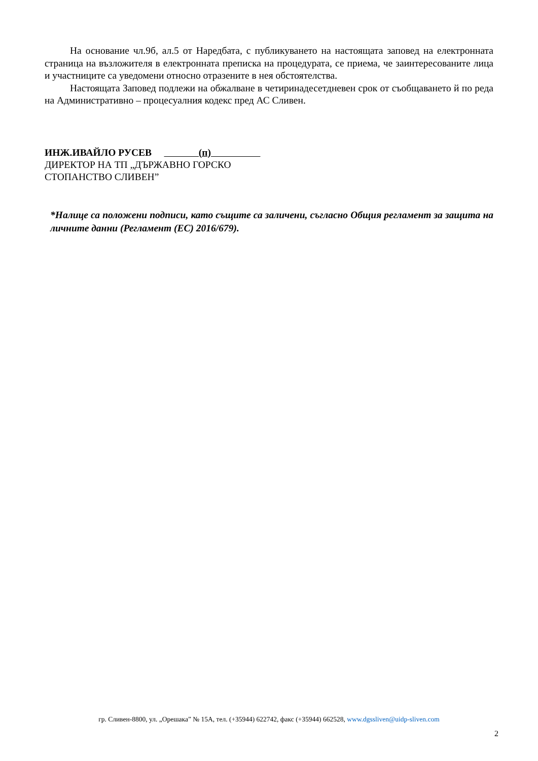На основание чл.9б, ал.5 от Наредбата, с публикуването на настоящата заповед на електронната страница на възложителя в електронната преписка на процедурата, се приема, че заинтересованите лица и участниците са уведомени относно отразените в нея обстоятелства.
Настоящата Заповед подлежи на обжалване в четиринадесетдневен срок от съобщаването й по реда на Административно – процесуалния кодекс пред АС Сливен.
ИНЖ.ИВАЙЛО РУСЕВ (п)
ДИРЕКТОР НА ТП „ДЪРЖАВНО ГОРСКО
СТОПАНСТВО СЛИВЕН”
*Налице са положени подписи, като същите са заличени, съгласно Общия регламент за защита на личните данни (Регламент (ЕС) 2016/679).
гр. Сливен-8800, ул. „Орешака” № 15А, тел. (+35944) 622742, факс (+35944) 662528, www.dgssliven@uidp-sliven.com
2